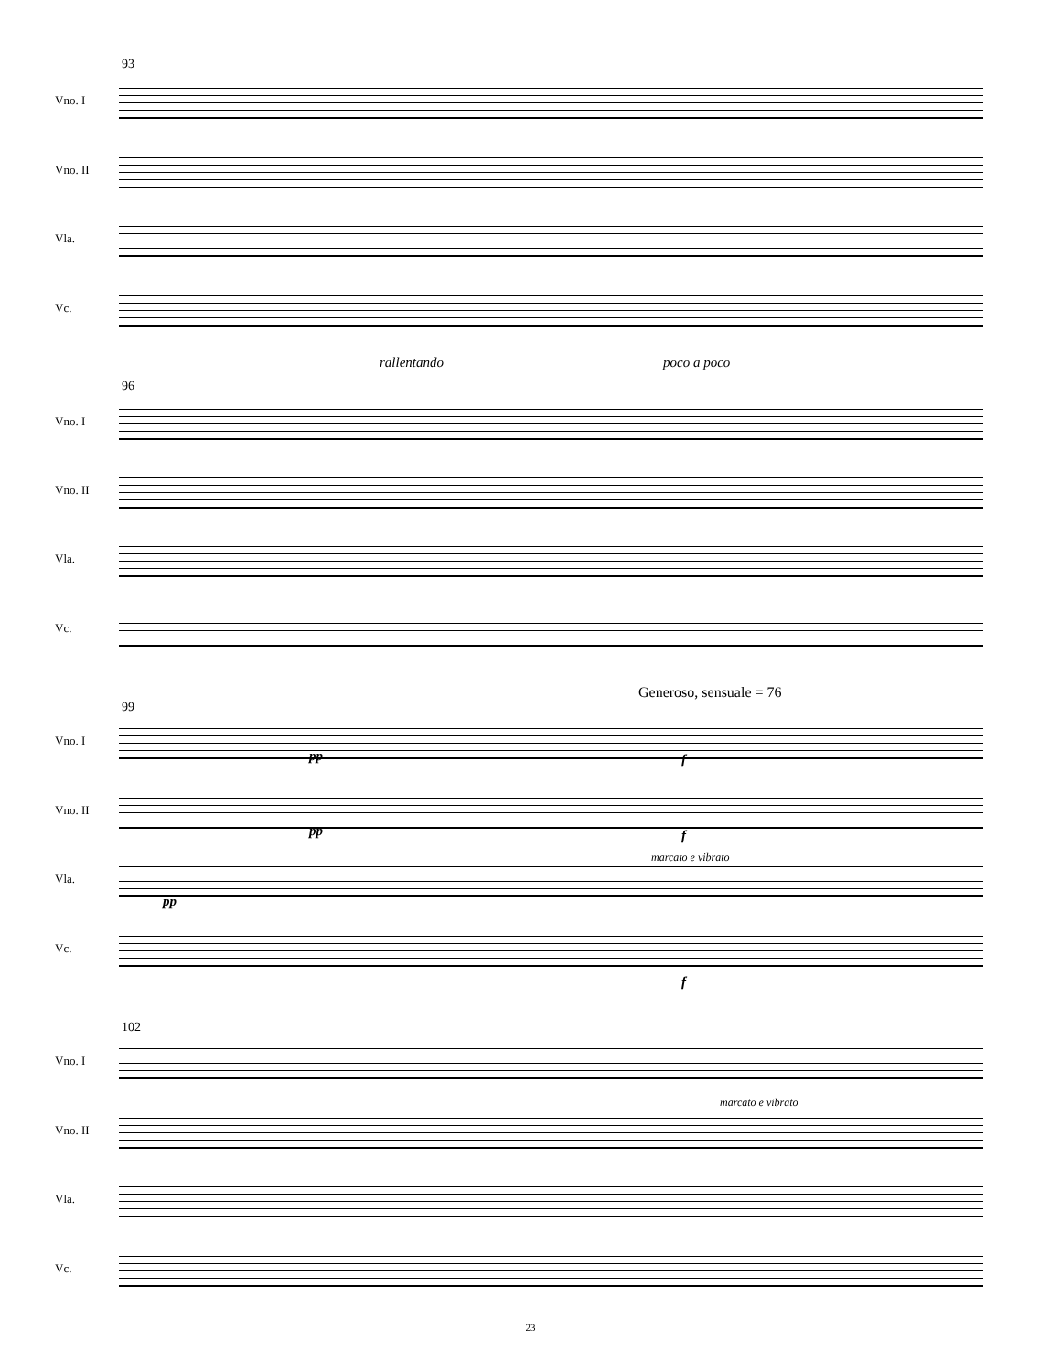93
Vno. I
Vno. II
Vla.
Vc.
rallentando poco a poco
96
Vno. I
Vno. II
Vla.
Vc.
Generoso, sensuale = 76
99
Vno. I
pp f
Vno. II
pp f
marcato e vibrato
Vla.
pp
Vc.
f
102
Vno. I
marcato e vibrato
Vno. II
Vla.
Vc.
23